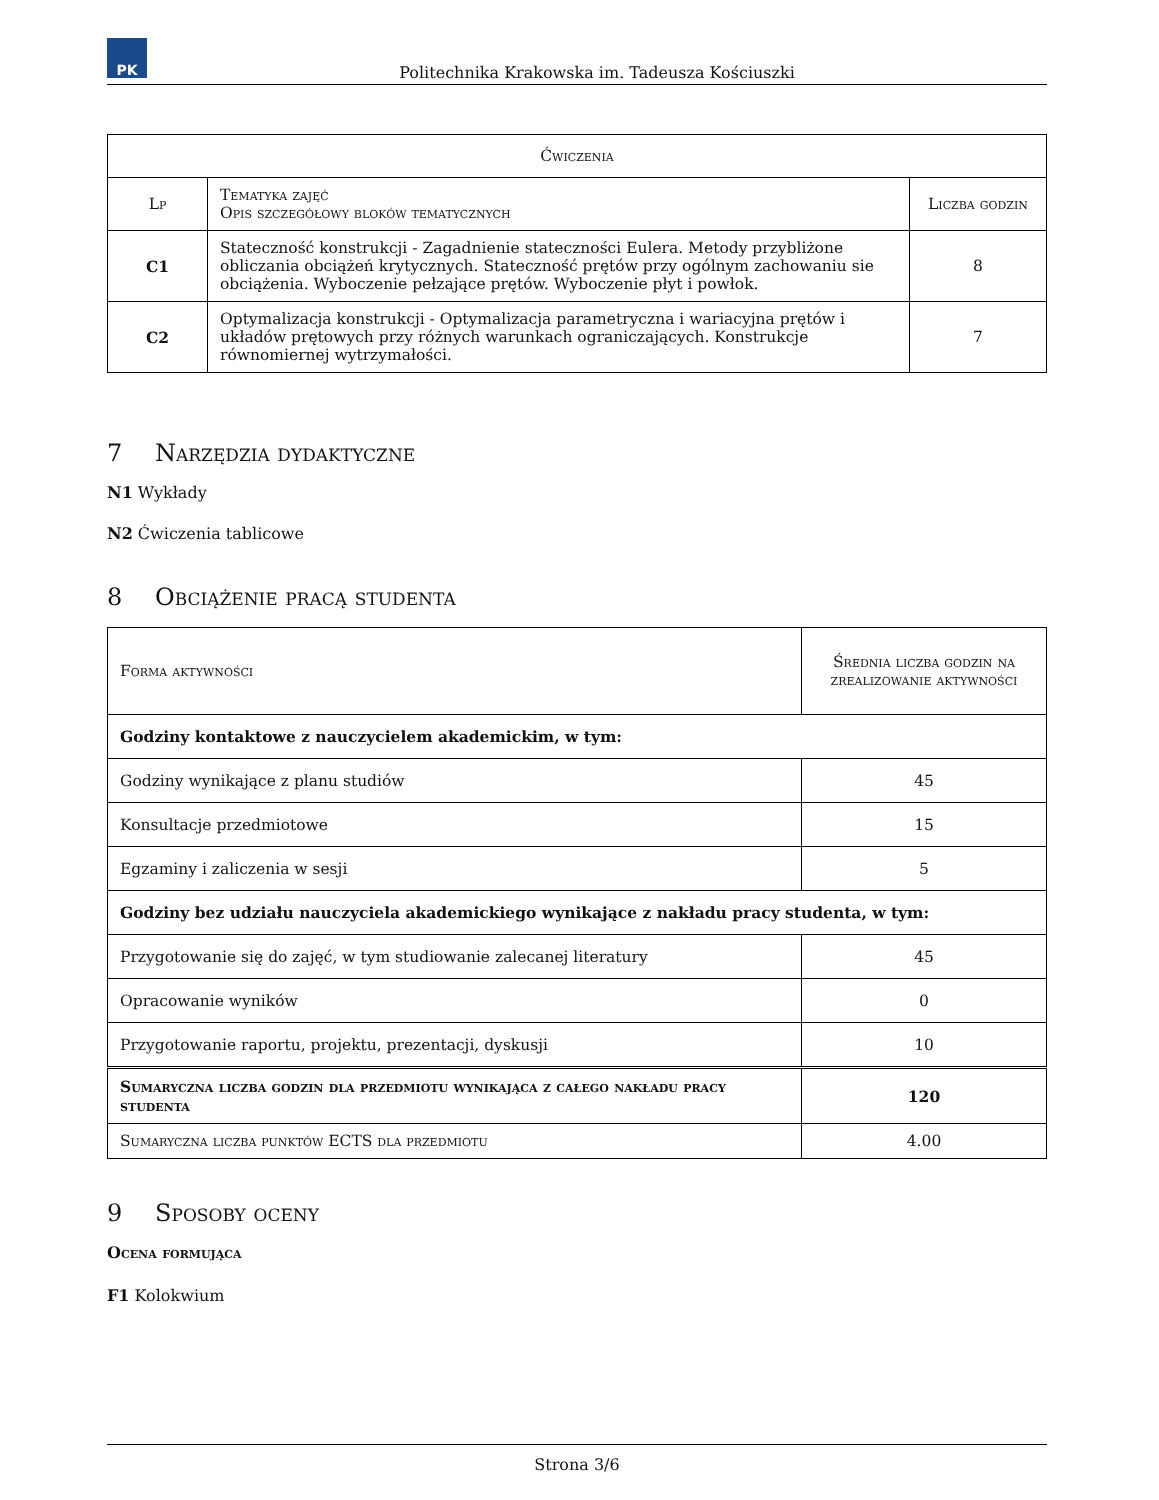PK
Politechnika Krakowska im. Tadeusza Kościuszki
| Ćwiczenia | | |
| --- | --- | --- |
| Lp | Tematyka zajęć Opis szczegółowy bloków tematycznych | Liczba godzin |
| C1 | Stateczność konstrukcji - Zagadnienie stateczności Eulera. Metody przybliżone obliczania obciążeń krytycznych. Stateczność prętów przy ogólnym zachowaniu sie obciążenia. Wyboczenie pełzające prętów. Wyboczenie płyt i powłok. | 8 |
| C2 | Optymalizacja konstrukcji - Optymalizacja parametryczna i wariacyjna prętów i układów prętowych przy różnych warunkach ograniczających. Konstrukcje równomiernej wytrzymałości. | 7 |
7 Narzędzia dydaktyczne
N1 Wykłady
N2 Ćwiczenia tablicowe
8 Obciążenie pracą studenta
| Forma aktywności | Średnia liczba godzin na zrealizowanie aktywności |
| --- | --- |
| Godziny kontaktowe z nauczycielem akademickim, w tym: | |
| Godziny wynikające z planu studiów | 45 |
| Konsultacje przedmiotowe | 15 |
| Egzaminy i zaliczenia w sesji | 5 |
| Godziny bez udziału nauczyciela akademickiego wynikające z nakładu pracy studenta, w tym: | |
| Przygotowanie się do zajęć, w tym studiowanie zalecanej literatury | 45 |
| Opracowanie wyników | 0 |
| Przygotowanie raportu, projektu, prezentacji, dyskusji | 10 |
| Sumaryczna liczba godzin dla przedmiotu wynikająca z całego nakładu pracy studenta | 120 |
| Sumaryczna liczba punktów ECTS dla przedmiotu | 4.00 |
9 Sposoby oceny
Ocena formująca
F1 Kolokwium
Strona 3/6